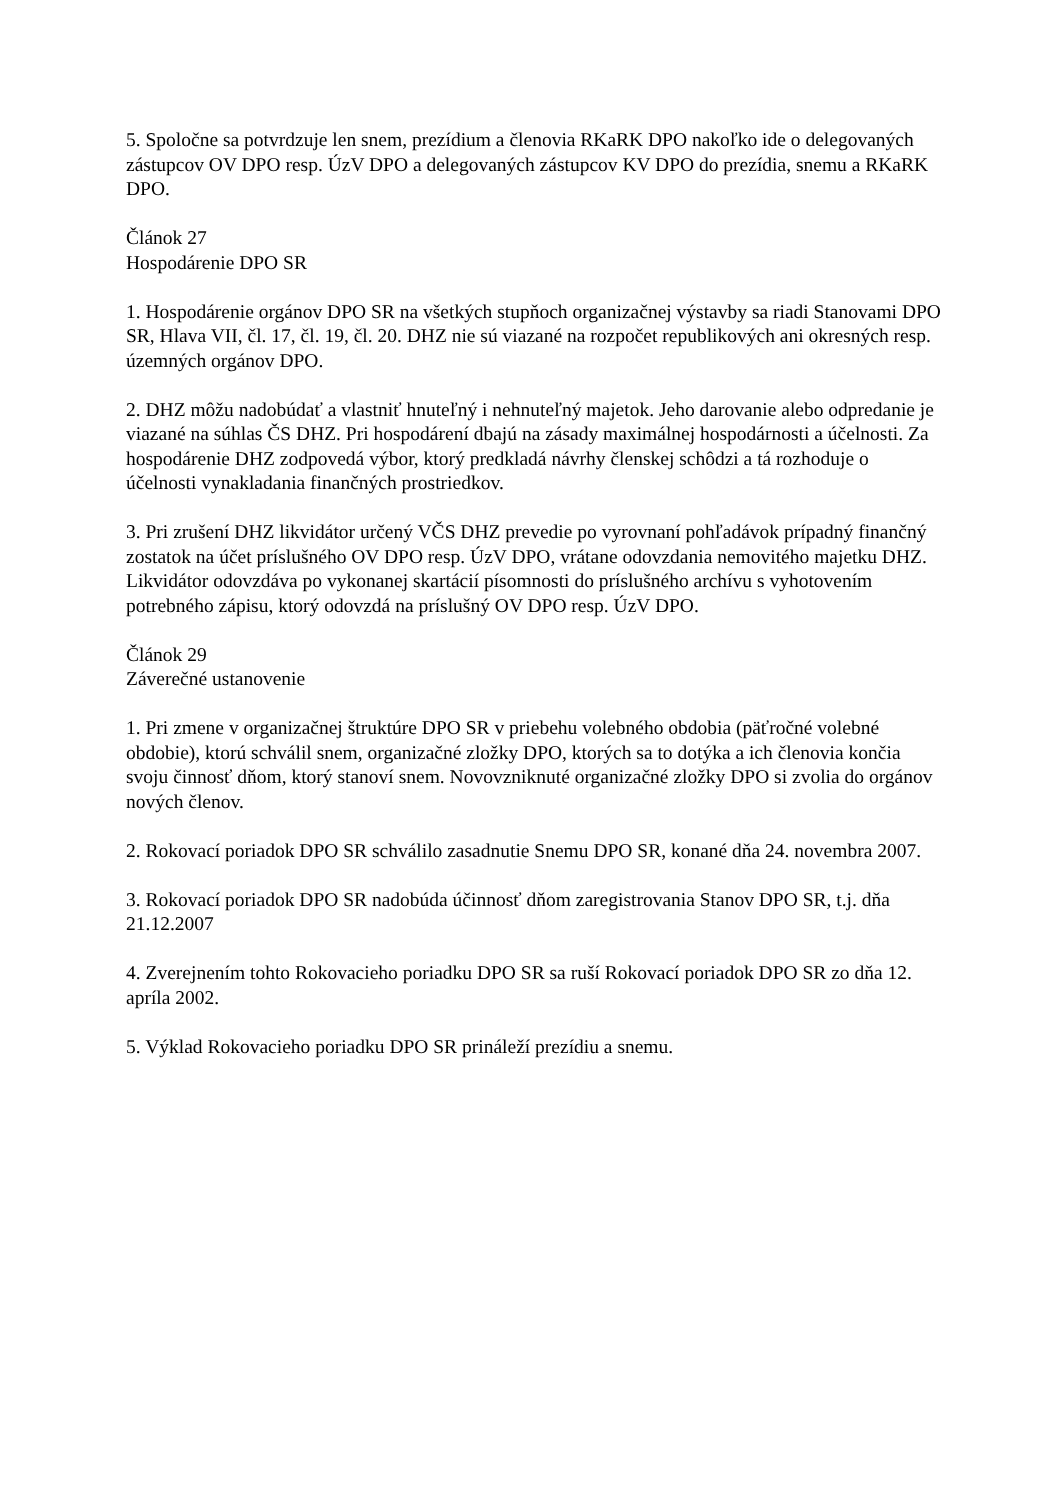5. Spoločne sa potvrdzuje len snem, prezídium a členovia RKaRK DPO nakoľko ide o delegovaných zástupcov OV DPO resp. ÚzV DPO a delegovaných zástupcov KV DPO do prezídia, snemu a RKaRK DPO.
Článok 27
Hospodárenie DPO SR
1. Hospodárenie orgánov DPO SR na všetkých stupňoch organizačnej výstavby sa riadi Stanovami DPO SR, Hlava VII, čl. 17, čl. 19, čl. 20. DHZ nie sú viazané na rozpočet republikových ani okresných resp. územných orgánov DPO.
2. DHZ môžu nadobúdať a vlastniť hnuteľný i nehnuteľný majetok. Jeho darovanie alebo odpredanie je viazané na súhlas ČS DHZ. Pri hospodárení dbajú na zásady maximálnej hospodárnosti a účelnosti. Za hospodárenie DHZ zodpovedá výbor, ktorý predkladá návrhy členskej schôdzi a tá rozhoduje o účelnosti vynakladania finančných prostriedkov.
3. Pri zrušení DHZ likvidátor určený VČS DHZ prevedie po vyrovnaní pohľadávok prípadný finančný zostatok na účet príslušného OV DPO resp. ÚzV DPO, vrátane odovzdania nemovitého majetku DHZ. Likvidátor odovzdáva po vykonanej skartácií písomnosti do príslušného archívu s vyhotovením potrebného zápisu, ktorý odovzdá na príslušný OV DPO resp. ÚzV DPO.
Článok 29
Záverečné ustanovenie
1. Pri zmene v organizačnej štruktúre DPO SR v priebehu volebného obdobia (päťročné volebné obdobie), ktorú schválil snem, organizačné zložky DPO, ktorých sa to dotýka a ich členovia končia svoju činnosť dňom, ktorý stanoví snem. Novovzniknuté organizačné zložky DPO si zvolia do orgánov nových členov.
2. Rokovací poriadok DPO SR schválilo zasadnutie Snemu DPO SR, konané dňa 24. novembra 2007.
3. Rokovací poriadok DPO SR nadobúda účinnosť dňom zaregistrovania Stanov DPO SR, t.j. dňa 21.12.2007
4. Zverejnením tohto Rokovacieho poriadku DPO SR sa ruší Rokovací poriadok DPO SR zo dňa 12. apríla 2002.
5. Výklad Rokovacieho poriadku DPO SR prináleží prezídiu a snemu.